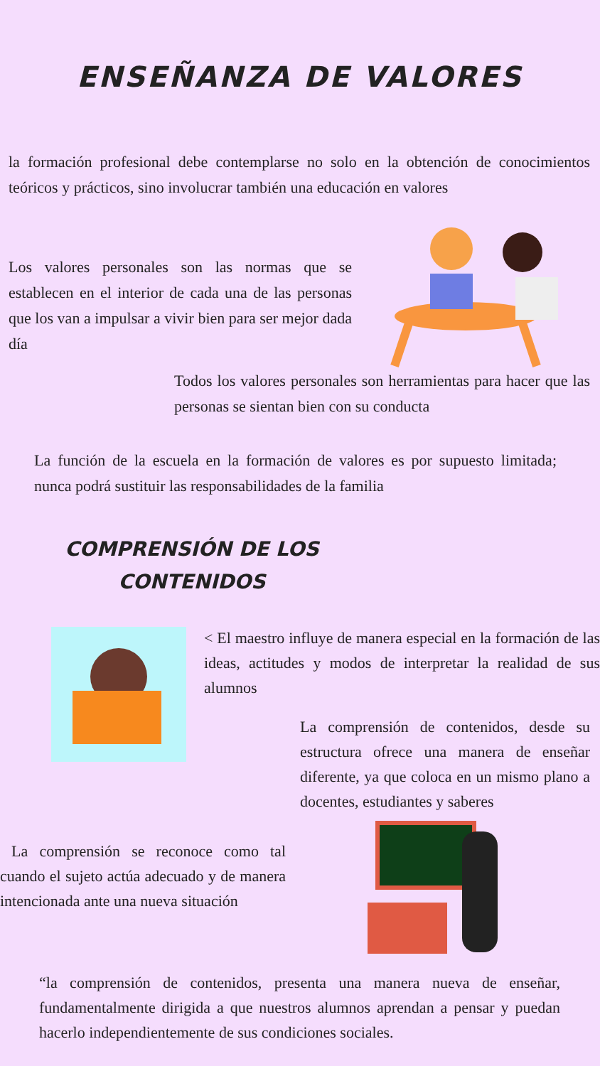ENSEÑANZA DE VALORES
la formación profesional debe contemplarse no solo en la obtención de conocimientos teóricos y prácticos, sino involucrar también una educación en valores
Los valores personales son las normas que se establecen en el interior de cada una de las personas que los van a impulsar a vivir bien para ser mejor dada día
Todos los valores personales son herramientas para hacer que las personas se sientan bien con su conducta
La función de la escuela en la formación de valores es por supuesto limitada; nunca podrá sustituir las responsabilidades de la familia
COMPRENSIÓN DE LOS CONTENIDOS
< El maestro influye de manera especial en la formación de las ideas, actitudes y modos de interpretar la realidad de sus alumnos
La comprensión de contenidos, desde su estructura ofrece una manera de enseñar diferente, ya que coloca en un mismo plano a docentes, estudiantes y saberes
La comprensión se reconoce como tal cuando el sujeto actúa adecuado y de manera intencionada ante una nueva situación
“la comprensión de contenidos, presenta una manera nueva de enseñar, fundamentalmente dirigida a que nuestros alumnos aprendan a pensar y puedan hacerlo independientemente de sus condiciones sociales.